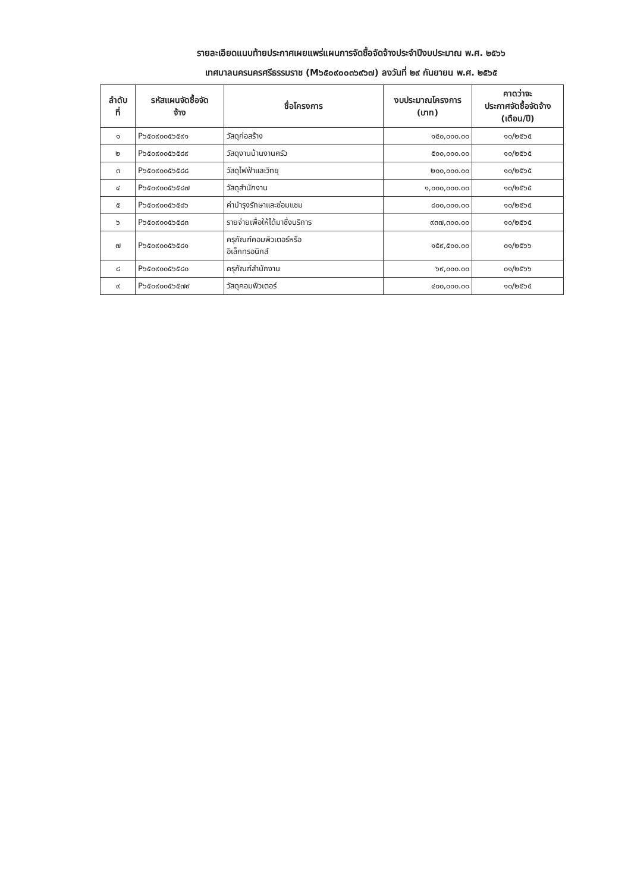รายละเอียดแนบท้ายประกาศเผยแพร่แผนการจัดซื้อจัดจ้างประจำปีงบประมาณ พ.ศ. ๒๕๖๖
เทศบาลนครนครศรีธรรมราช (M๖๕๐๙๐๐๓๖๙๖๗) ลงวันที่ ๒๙ กันยายน พ.ศ. ๒๕๖๕
| ลำดับ ที่ | รหัสแผนจัดซื้อจัด จ้าง | ชื่อโครงการ | งบประมาณโครงการ (บาท) | คาดว่าจะ ประกาศจัดซื้อจัดจ้าง (เดือน/ปี) |
| --- | --- | --- | --- | --- |
| ๑ | P๖๕๐๙๐๐๕๖๕๙๑ | วัสดุก่อสร้าง | ๑๕๐,๐๐๐.๐๐ | ๑๐/๒๕๖๕ |
| ๒ | P๖๕๐๙๐๐๕๖๕๘๙ | วัสดุงานบ้านงานครัว | ๕๐๐,๐๐๐.๐๐ | ๑๐/๒๕๖๕ |
| ๓ | P๖๕๐๙๐๐๕๖๕๘๘ | วัสดุไฟฟ้าและวิทยุ | ๒๐๐,๐๐๐.๐๐ | ๑๐/๒๕๖๕ |
| ๔ | P๖๕๐๙๐๐๕๖๕๘๗ | วัสดุสำนักงาน | ๑,๐๐๐,๐๐๐.๐๐ | ๑๐/๒๕๖๕ |
| ๕ | P๖๕๐๙๐๐๕๖๕๘๖ | ค่าบำรุงรักษาและซ่อมแซม | ๘๐๐,๐๐๐.๐๐ | ๑๐/๒๕๖๕ |
| ๖ | P๖๕๐๙๐๐๕๖๕๘๓ | รายจ่ายเพื่อให้ได้มาซึ่งบริการ | ๙๓๗,๓๐๐.๐๐ | ๑๐/๒๕๖๕ |
| ๗ | P๖๕๐๙๐๐๕๖๕๘๑ | ครุภัณฑ์คอมพิวเตอร์หรือ อิเล็กทรอนิกส์ | ๑๕๙,๕๐๐.๐๐ | ๐๑/๒๕๖๖ |
| ๘ | P๖๕๐๙๐๐๕๖๕๘๐ | ครุภัณฑ์สำนักงาน | ๖๙,๐๐๐.๐๐ | ๐๑/๒๕๖๖ |
| ๙ | P๖๕๐๙๐๐๕๖๕๗๙ | วัสดุคอมพิวเตอร์ | ๔๐๐,๐๐๐.๐๐ | ๑๐/๒๕๖๕ |